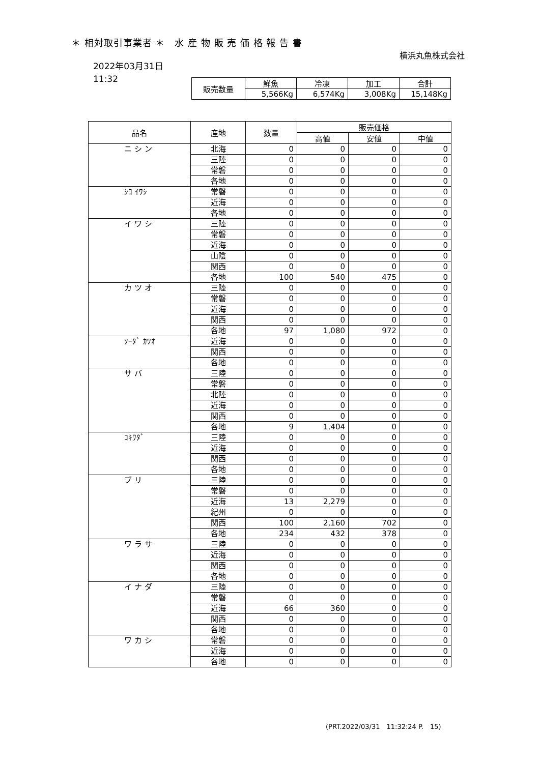＊ 相対取引事業者 ＊　水 産 物 販 売 価 格 報 告 書
横浜丸魚株式会社
2022年03月31日
11:32
| 販売数量 | 鮮魚 | 冷凍 | 加工 | 合計 |
| --- | --- | --- | --- | --- |
| | 5,566Kg | 6,574Kg | 3,008Kg | 15,148Kg |
| 品名 | 産地 | 数量 | 販売価格 | | |
| --- | --- | --- | --- | --- | --- |
| | | | 高値 | 安値 | 中値 |
| ニ シ ン | 北海 | 0 | 0 | 0 | 0 |
| | 三陸 | 0 | 0 | 0 | 0 |
| | 常磐 | 0 | 0 | 0 | 0 |
| | 各地 | 0 | 0 | 0 | 0 |
| ｼｺ ｲﾜｼ | 常磐 | 0 | 0 | 0 | 0 |
| | 近海 | 0 | 0 | 0 | 0 |
| | 各地 | 0 | 0 | 0 | 0 |
| イ ワ シ | 三陸 | 0 | 0 | 0 | 0 |
| | 常磐 | 0 | 0 | 0 | 0 |
| | 近海 | 0 | 0 | 0 | 0 |
| | 山陰 | 0 | 0 | 0 | 0 |
| | 関西 | 0 | 0 | 0 | 0 |
| | 各地 | 100 | 540 | 475 | 0 |
| カ ツ オ | 三陸 | 0 | 0 | 0 | 0 |
| | 常磐 | 0 | 0 | 0 | 0 |
| | 近海 | 0 | 0 | 0 | 0 |
| | 関西 | 0 | 0 | 0 | 0 |
| | 各地 | 97 | 1,080 | 972 | 0 |
| ｿｰﾀﾞ ｶﾂｵ | 近海 | 0 | 0 | 0 | 0 |
| | 関西 | 0 | 0 | 0 | 0 |
| | 各地 | 0 | 0 | 0 | 0 |
| サ バ | 三陸 | 0 | 0 | 0 | 0 |
| | 常磐 | 0 | 0 | 0 | 0 |
| | 北陸 | 0 | 0 | 0 | 0 |
| | 近海 | 0 | 0 | 0 | 0 |
| | 関西 | 0 | 0 | 0 | 0 |
| | 各地 | 9 | 1,404 | 0 | 0 |
| ｺｷﾜﾀﾞ | 三陸 | 0 | 0 | 0 | 0 |
| | 近海 | 0 | 0 | 0 | 0 |
| | 関西 | 0 | 0 | 0 | 0 |
| | 各地 | 0 | 0 | 0 | 0 |
| ブ リ | 三陸 | 0 | 0 | 0 | 0 |
| | 常磐 | 0 | 0 | 0 | 0 |
| | 近海 | 13 | 2,279 | 0 | 0 |
| | 紀州 | 0 | 0 | 0 | 0 |
| | 関西 | 100 | 2,160 | 702 | 0 |
| | 各地 | 234 | 432 | 378 | 0 |
| ワ ラ サ | 三陸 | 0 | 0 | 0 | 0 |
| | 近海 | 0 | 0 | 0 | 0 |
| | 関西 | 0 | 0 | 0 | 0 |
| | 各地 | 0 | 0 | 0 | 0 |
| イ ナ ダ | 三陸 | 0 | 0 | 0 | 0 |
| | 常磐 | 0 | 0 | 0 | 0 |
| | 近海 | 66 | 360 | 0 | 0 |
| | 関西 | 0 | 0 | 0 | 0 |
| | 各地 | 0 | 0 | 0 | 0 |
| ワ カ シ | 常磐 | 0 | 0 | 0 | 0 |
| | 近海 | 0 | 0 | 0 | 0 |
| | 各地 | 0 | 0 | 0 | 0 |
(PRT.2022/03/31　11:32:24 P.　15)